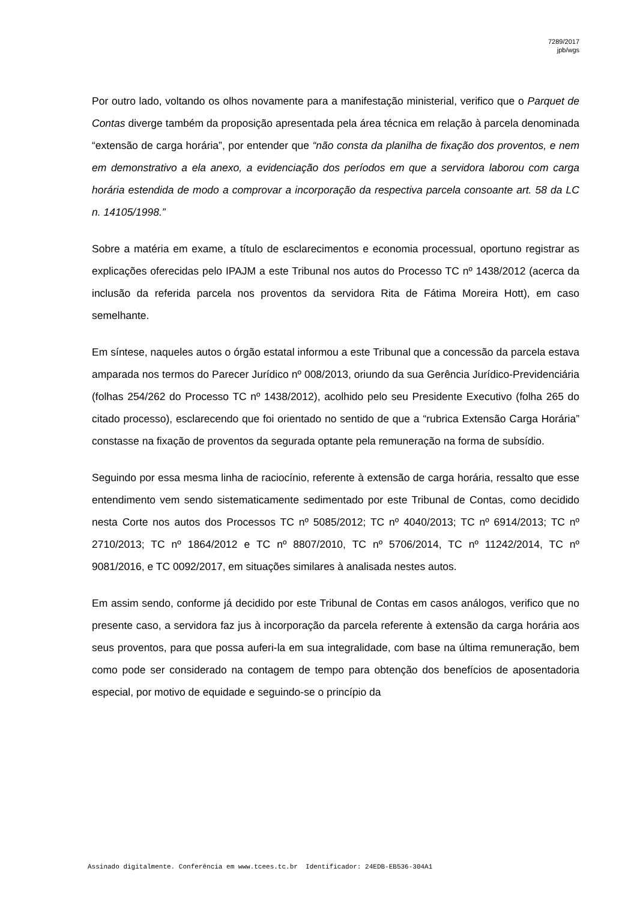7289/2017
jpb/wgs
Por outro lado, voltando os olhos novamente para a manifestação ministerial, verifico que o Parquet de Contas diverge também da proposição apresentada pela área técnica em relação à parcela denominada “extensão de carga horária”, por entender que “não consta da planilha de fixação dos proventos, e nem em demonstrativo a ela anexo, a evidenciação dos períodos em que a servidora laborou com carga horária estendida de modo a comprovar a incorporação da respectiva parcela consoante art. 58 da LC n. 14105/1998.”
Sobre a matéria em exame, a título de esclarecimentos e economia processual, oportuno registrar as explicações oferecidas pelo IPAJM a este Tribunal nos autos do Processo TC nº 1438/2012 (acerca da inclusão da referida parcela nos proventos da servidora Rita de Fátima Moreira Hott), em caso semelhante.
Em síntese, naqueles autos o órgão estatal informou a este Tribunal que a concessão da parcela estava amparada nos termos do Parecer Jurídico nº 008/2013, oriundo da sua Gerência Jurídico-Previdenciária (folhas 254/262 do Processo TC nº 1438/2012), acolhido pelo seu Presidente Executivo (folha 265 do citado processo), esclarecendo que foi orientado no sentido de que a “rubrica Extensão Carga Horária” constasse na fixação de proventos da segurada optante pela remuneração na forma de subsídio.
Seguindo por essa mesma linha de raciocínio, referente à extensão de carga horária, ressalto que esse entendimento vem sendo sistematicamente sedimentado por este Tribunal de Contas, como decidido nesta Corte nos autos dos Processos TC nº 5085/2012; TC nº 4040/2013; TC nº 6914/2013; TC nº 2710/2013; TC nº 1864/2012 e TC nº 8807/2010, TC nº 5706/2014, TC nº 11242/2014, TC nº 9081/2016, e TC 0092/2017, em situações similares à analisada nestes autos.
Em assim sendo, conforme já decidido por este Tribunal de Contas em casos análogos, verifico que no presente caso, a servidora faz jus à incorporação da parcela referente à extensão da carga horária aos seus proventos, para que possa auferi-la em sua integralidade, com base na última remuneração, bem como pode ser considerado na contagem de tempo para obtenção dos benefícios de aposentadoria especial, por motivo de equidade e seguindo-se o princípio da
Assinado digitalmente. Conferência em www.tcees.tc.br Identificador: 24EDB-EB536-304A1